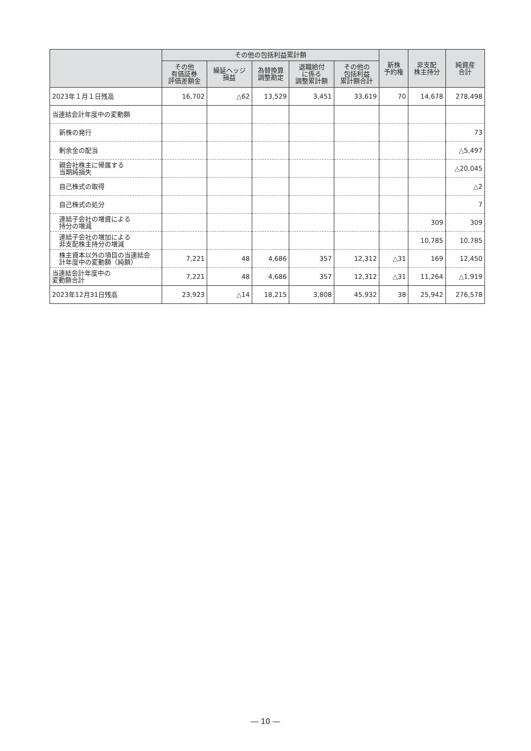| | その他の包括利益累計額 | | | | | 新株 予約権 | 非支配 株主持分 | 純資産 合計 |
| --- | --- | --- | --- | --- | --- | --- | --- | --- |
| | その他 有価証券 評価差額金 | 繰延ヘッジ 損益 | 為替換算 調整勘定 | 退職給付 に係る 調整累計額 | その他の 包括利益 累計額合計 | | | |
| 2023年１月１日残高 | 16,702 | △62 | 13,529 | 3,451 | 33,619 | 70 | 14,678 | 278,498 |
| 当連結会計年度中の変動額 | | | | | | | | |
| 新株の発行 | | | | | | | | 73 |
| 剰余金の配当 | | | | | | | | △5,497 |
| 親会社株主に帰属する 当期純損失 | | | | | | | | △20,045 |
| 自己株式の取得 | | | | | | | | △2 |
| 自己株式の処分 | | | | | | | | 7 |
| 連結子会社の増資による 持分の増減 | | | | | | | 309 | 309 |
| 連結子会社の増加による 非支配株主持分の増減 | | | | | | | 10,785 | 10,785 |
| 株主資本以外の項目の当連結会 計年度中の変動額（純額） | 7,221 | 48 | 4,686 | 357 | 12,312 | △31 | 169 | 12,450 |
| 当連結会計年度中の 変動額合計 | 7,221 | 48 | 4,686 | 357 | 12,312 | △31 | 11,264 | △1,919 |
| 2023年12月31日残高 | 23,923 | △14 | 18,215 | 3,808 | 45,932 | 38 | 25,942 | 276,578 |
― 10 ―